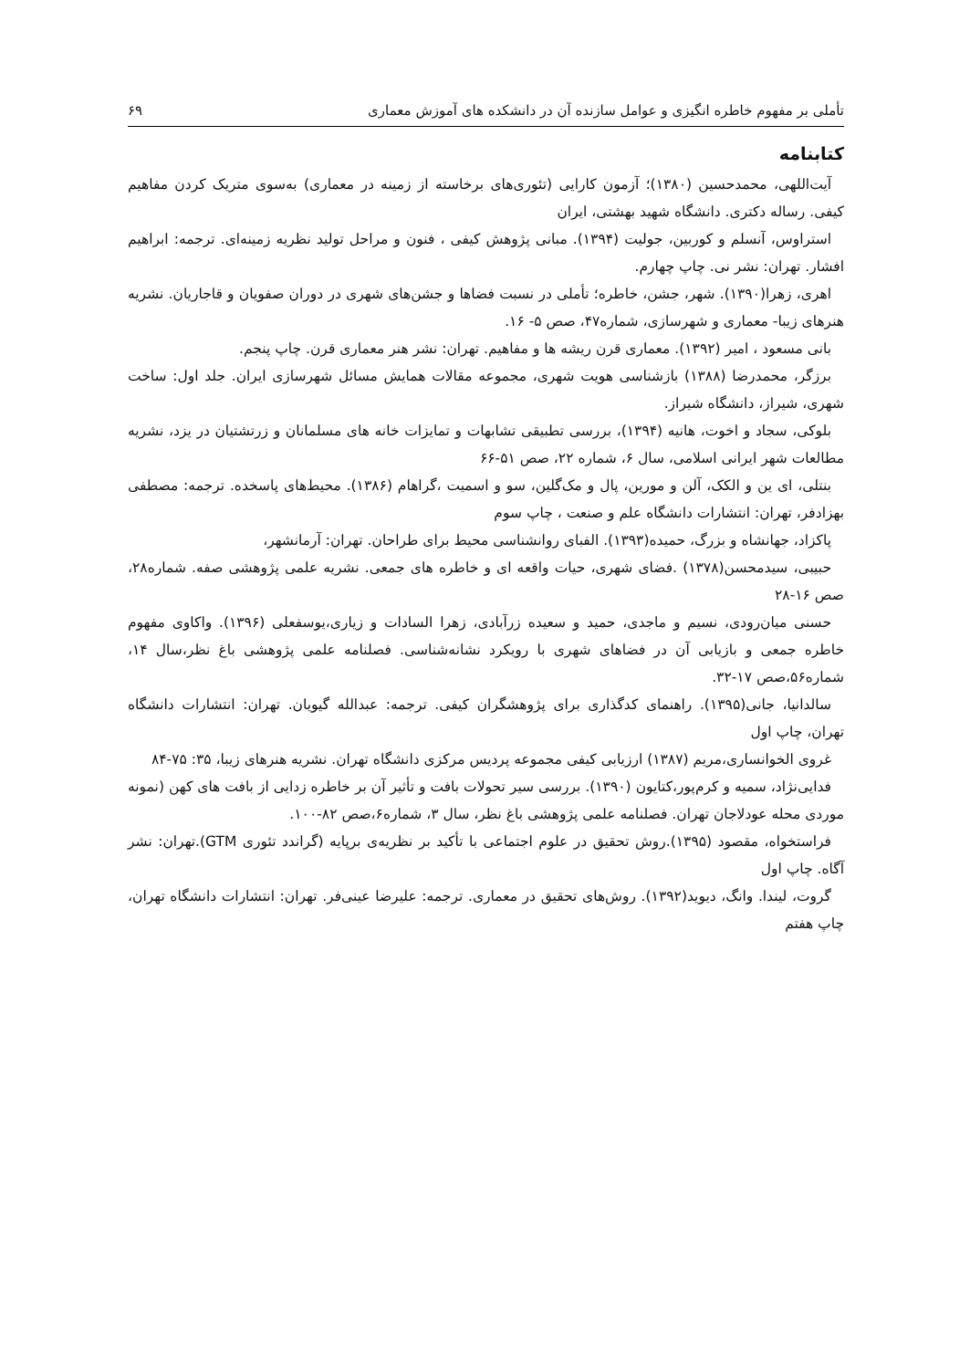تأملی بر مفهوم خاطره انگیزی و عوامل سازنده آن در دانشکده های آموزش معماری ۶۹
کتابنامه
آیت‌اللهی، محمدحسین (۱۳۸۰)؛ آزمون کارایی (تئوری‌های برخاسته از زمینه در معماری) به‌سوی متریک کردن مفاهیم کیفی. رساله دکتری. دانشگاه شهید بهشتی، ایران
استراوس، آنسلم و کوربین، جولیت (۱۳۹۴). مبانی پژوهش کیفی ، فنون و مراحل تولید نظریه زمینه‌ای. ترجمه: ابراهیم افشار. تهران: نشر نی. چاپ چهارم.
اهری، زهرا(۱۳۹۰). شهر، جشن، خاطره؛ تأملی در نسبت فضاها و جشن‌های شهری در دوران صفویان و قاجاریان. نشریه هنرهای زیبا- معماری و شهرسازی، شماره۴۷، صص ۵- ۱۶.
بانی مسعود ، امیر (۱۳۹۲). معماری قرن ریشه ها و مفاهیم. تهران: نشر هنر معماری قرن. چاپ پنجم.
برزگر، محمدرضا (۱۳۸۸) بازشناسی هویت شهری، مجموعه مقالات همایش مسائل شهرسازی ایران. جلد اول: ساخت شهری، شیراز، دانشگاه شیراز.
بلوکی، سجاد و اخوت، هانیه (۱۳۹۴)، بررسی تطبیقی تشابهات و تمایزات خانه های مسلمانان و زرتشتیان در یزد، نشریه مطالعات شهر ایرانی اسلامی، سال ۶، شماره ۲۲، صص ۵۱-۶۶
بنتلی، ای ین و الکک، آلن و مورین، پال و مک‌گلین، سو و اسمیت ،گراهام (۱۳۸۶). محیط‌های پاسخده. ترجمه: مصطفی بهزادفر، تهران: انتشارات دانشگاه علم و صنعت ، چاپ سوم
پاکزاد، جهانشاه و بزرگ، حمیده(۱۳۹۳). الفبای روانشناسی محیط برای طراحان. تهران: آرمانشهر،
حبیبی، سیدمحسن(۱۳۷۸) .فضای شهری، حیات واقعه ای و خاطره های جمعی. نشریه علمی پژوهشی صفه. شماره۲۸، صص ۱۶-۲۸
حسنی میان‌رودی، نسیم و ماجدی، حمید و سعیده زرآبادی، زهرا السادات و زیاری،یوسفعلی (۱۳۹۶). واکاوی مفهوم خاطره جمعی و بازیابی آن در فضاهای شهری با رویکرد نشانه‌شناسی. فصلنامه علمی پژوهشی باغ نظر،سال ۱۴، شماره۵۶،صص ۱۷-۳۲.
سالدانیا، جانی(۱۳۹۵). راهنمای کدگذاری برای پژوهشگران کیفی. ترجمه: عبدالله گیویان. تهران: انتشارات دانشگاه تهران، چاپ اول
غروی الخوانساری،مریم (۱۳۸۷) ارزیابی کیفی مجموعه پردیس مرکزی دانشگاه تهران. نشریه هنرهای زیبا، ۳۵: ۷۵-۸۴
فدایی‌نژاد، سمیه و کرم‌پور،کتایون (۱۳۹۰). بررسی سیر تحولات بافت و تأثیر آن بر خاطره زدایی از بافت های کهن (نمونه موردی محله عودلاجان تهران. فصلنامه علمی پژوهشی باغ نظر، سال ۳، شماره۶،صص ۸۲-۱۰۰.
فراستخواه، مقصود (۱۳۹۵).روش تحقیق در علوم اجتماعی با تأکید بر نظریه‌ی برپایه (گراندد تئوری GTM).تهران: نشر آگاه. چاپ اول
گروت، لیندا. وانگ، دیوید(۱۳۹۲). روش‌های تحقیق در معماری. ترجمه: علیرضا عینی‌فر. تهران: انتشارات دانشگاه تهران، چاپ هفتم